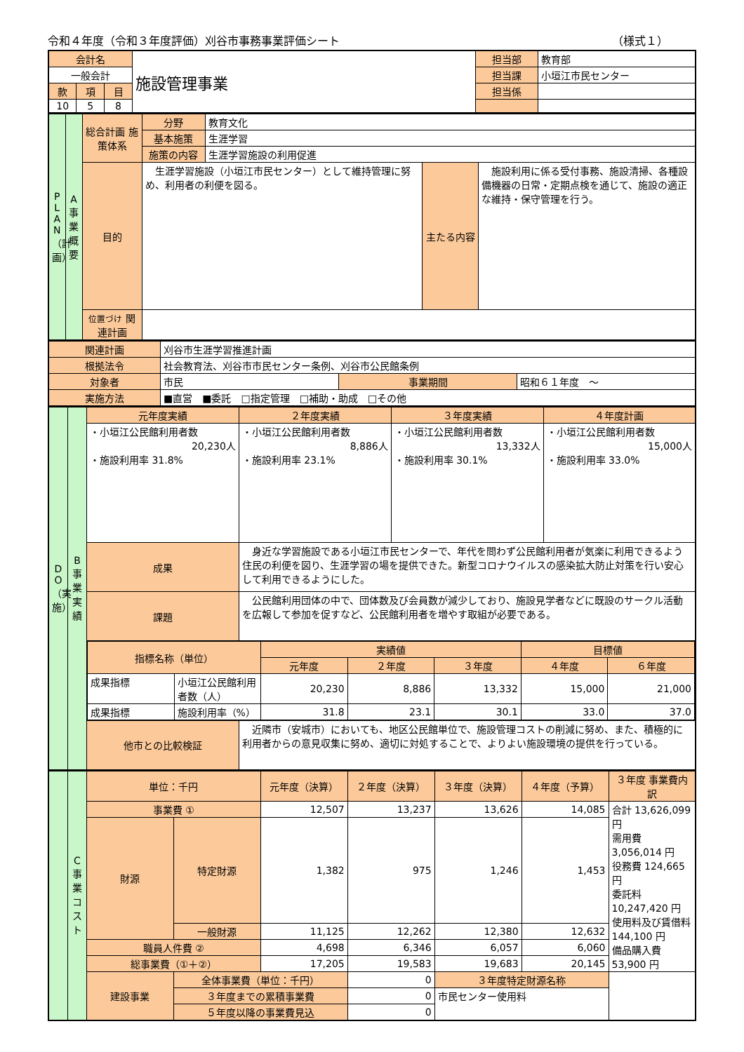令和４年度（令和３年度評価）刈谷市事務事業評価シート （様式１）
| 会計名 | | | 施設管理事業 | 担当部 | 教育部 |
| 一般会計 | | | | 担当課 | 小垣江市民センター |
| 款 | 項 | 目 | | 担当係 | |
| 10 | 5 | 8 | | | |
| P L A N （計画） | A 事業概要 | 総合計画 施策体系 | 分野 | 教育文化 | | |
| | | | 基本施策 | 生涯学習 | | |
| | | | 施策の内容 | 生涯学習施設の利用促進 | | |
| | | 目的 | 生涯学習施設（小垣江市民センター）として維持管理に努め、利用者の利便を図る。 | | 主たる内容 | 施設利用に係る受付事務、施設清掃、各種設備機器の日常・定期点検を通じて、施設の適正な維持・保守管理を行う。 |
| | | 位置づけ 関連計画 | | | | |
| 関連計画 | 刈谷市生涯学習推進計画 | | |
| 根拠法令 | 社会教育法、刈谷市市民センター条例、刈谷市公民館条例 | | |
| 対象者 | 市民 | 事業期間 | 昭和６１年度 ～ |
| 実施方法 | ■直営 ■委託 □指定管理 □補助・助成 □その他 | | |
| D O （実施） | B 事業実績 | 元年度実績 | ２年度実績 | ３年度実績 | ４年度計画 |
| | | ・小垣江公民館利用者数 20,230人 ・施設利用率 31.8% | ・小垣江公民館利用者数 8,886人 ・施設利用率 23.1% | ・小垣江公民館利用者数 13,332人 ・施設利用率 30.1% | ・小垣江公民館利用者数 15,000人 ・施設利用率 33.0% |
| | | 成果 | 身近な学習施設である小垣江市民センターで、年代を問わず公民館利用者が気楽に利用できるよう住民の利便を図り、生涯学習の場を提供できた。新型コロナウイルスの感染拡大防止対策を行い安心して利用できるようにした。 | | |
| | | 課題 | 公民館利用団体の中で、団体数及び会員数が減少しており、施設見学者などに既設のサークル活動を広報して参加を促すなど、公民館利用者を増やす取組が必要である。 | | |
| | | / 指標名称（単位） / / 実績値 / / / 目標値 / / / --- / --- / --- / --- / --- / --- / --- / / / / 元年度 / ２年度 / ３年度 / ４年度 / ６年度 / / 成果指標 / 小垣江公民館利用者数（人） / 20,230 / 8,886 / 13,332 / 15,000 / 21,000 / / 成果指標 / 施設利用率（%） / 31.8 / 23.1 / 30.1 / 33.0 / 37.0 / | | | |
| | | 他市との比較検証 | 近隣市（安城市）においても、地区公民館単位で、施設管理コストの削減に努め、また、積極的に利用者からの意見収集に努め、適切に対処することで、よりよい施設環境の提供を行っている。 | | |
| | C 事業コスト | 単位：千円 | | 元年度（決算） | ２年度（決算） | ３年度（決算） | ４年度（予算） | ３年度 事業費内訳 |
| | | 事業費 ① | | 12,507 | 13,237 | 13,626 | 14,085 | 合計 13,626,099 円 需用費 3,056,014 円 役務費 124,665 円 委託料 10,247,420 円 使用料及び賃借料 144,100 円 備品購入費 53,900 円 |
| | | 財源 | 特定財源 | 1,382 | 975 | 1,246 | 1,453 | |
| | | | 一般財源 | 11,125 | 12,262 | 12,380 | 12,632 | |
| | | 職員人件費 ② | | 4,698 | 6,346 | 6,057 | 6,060 | |
| | | 総事業費（①＋②） | | 17,205 | 19,583 | 19,683 | 20,145 | |
| | | 建設事業 | 全体事業費（単位：千円） | | 0 | ３年度特定財源名称 | | |
| | | | ３年度までの累積事業費 | | 0 | 市民センター使用料 | | |
| | | | ５年度以降の事業費見込 | | 0 | | | |